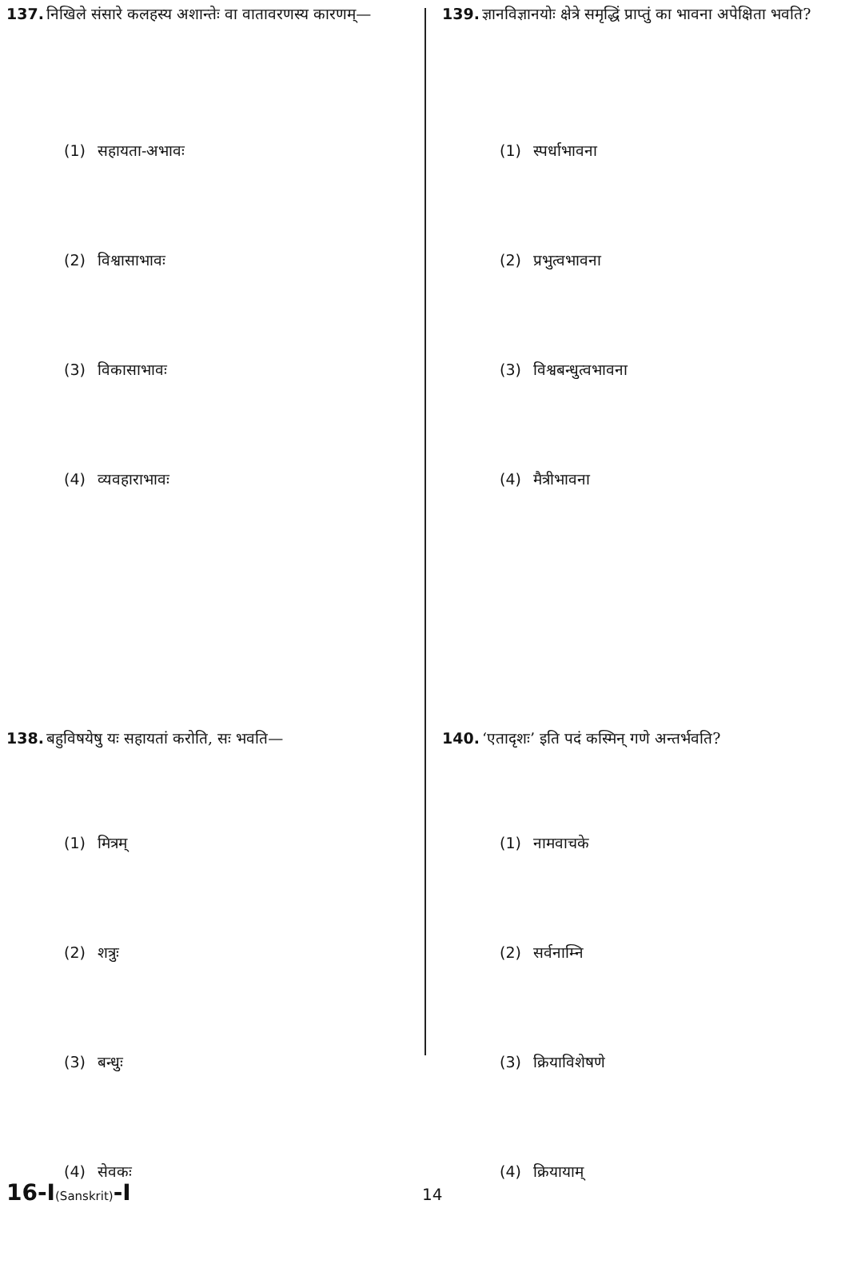137. निखिले संसारे कलहस्य अशान्तेः वा वातावरणस्य कारणम्—
(1) सहायता-अभावः
(2) विश्वासाभावः
(3) विकासाभावः
(4) व्यवहाराभावः
138. बहुविषयेषु यः सहायतां करोति, सः भवति—
(1) मित्रम्
(2) शत्रुः
(3) बन्धुः
(4) सेवकः
139. ज्ञानविज्ञानयोः क्षेत्रे समृद्धिं प्राप्तुं का भावना अपेक्षिता भवति?
(1) स्पर्धाभावना
(2) प्रभुत्वभावना
(3) विश्वबन्धुत्वभावना
(4) मैत्रीभावना
140. ‘एतादृशः’ इति पदं कस्मिन् गणे अन्तर्भवति?
(1) नामवाचके
(2) सर्वनाम्नि
(3) क्रियाविशेषणे
(4) क्रियायाम्
16-I(Sanskrit)-I
14